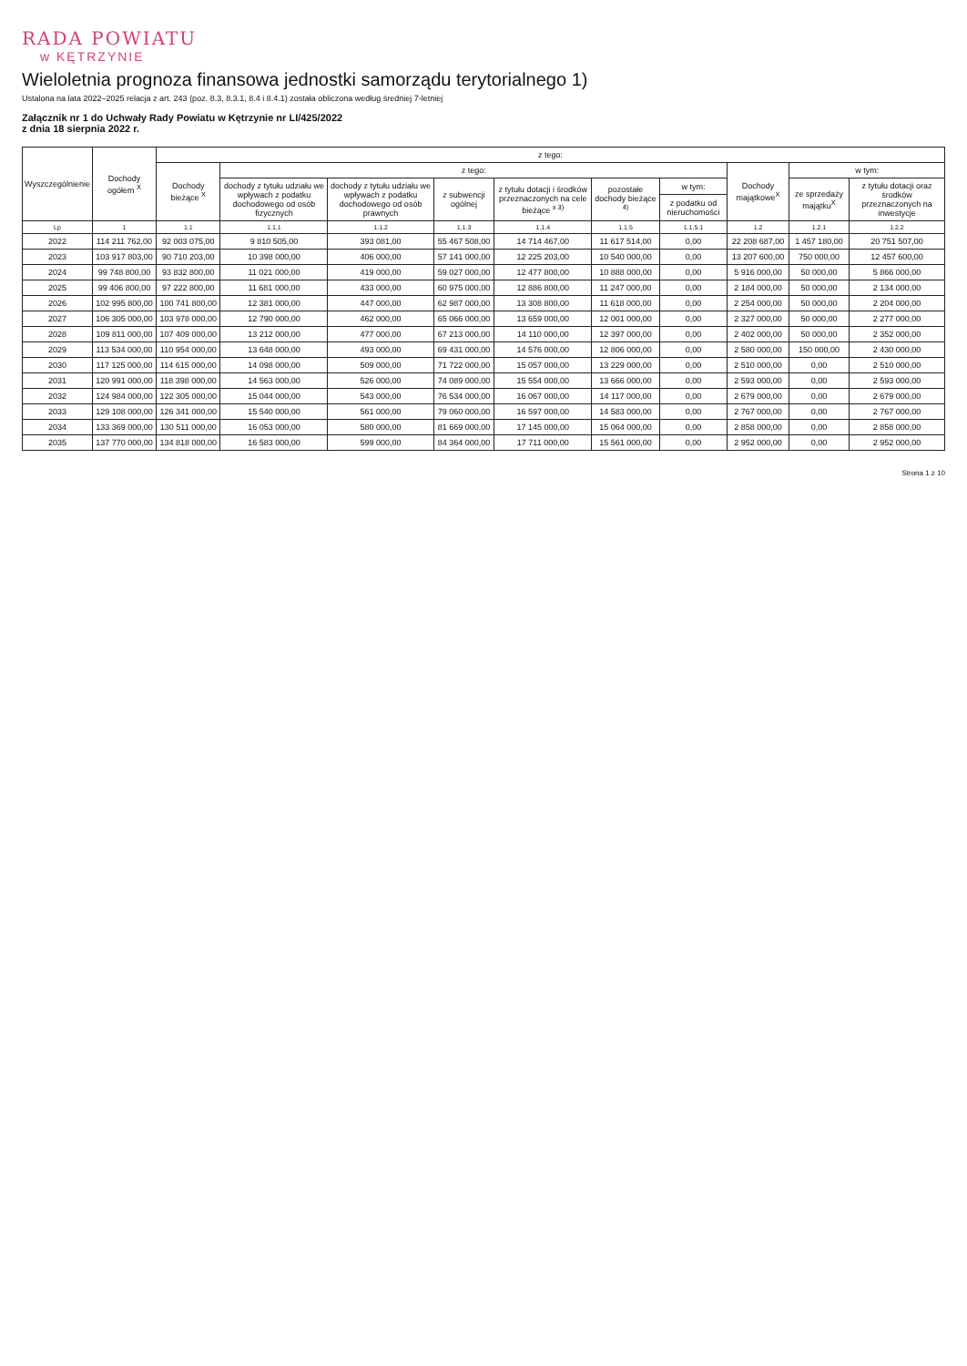RADA POWIATU
w KĘTRZYNIE
Wieloletnia prognoza finansowa jednostki samorządu terytorialnego 1)
Ustalona na lata 2022–2025 relacja z art. 243 (poz. 8.3, 8.3.1, 8.4 i 8.4.1) została obliczona według średniej 7-letniej
Załącznik nr 1 do Uchwały Rady Powiatu w Kętrzynie nr LI/425/2022
z dnia 18 sierpnia 2022 r.
| Wyszczególnienie | Dochody ogółem <sup>X</sup> | z tego: | | | | | | | | | |
| --- | --- | --- | --- | --- | --- | --- | --- | --- | --- | --- | --- |
| | | Dochody bieżące <sup>X</sup> | z tego: | | | | | | Dochody majątkowe<sup>X</sup> | w tym: | |
| | | | dochody z tytułu udziału we wpływach z podatku dochodowego od osób fizycznych | dochody z tytułu udziału we wpływach z podatku dochodowego od osób prawnych | z subwencji ogólnej | z tytułu dotacji i środków przeznaczonych na cele bieżące <sup>x 3)</sup> | pozostałe dochody bieżące <sup>4)</sup> | w tym: | | ze sprzedaży majątku<sup>X</sup> | z tytułu dotacji oraz środków przeznaczonych na inwestycje |
| | | | | | | | | z podatku od nieruchomości | | | |
| Lp | 1 | 1.1 | 1.1.1 | 1.1.2 | 1.1.3 | 1.1.4 | 1.1.5 | 1.1.5.1 | 1.2 | 1.2.1 | 1.2.2 |
| 2022 | 114 211 762,00 | 92 003 075,00 | 9 810 505,00 | 393 081,00 | 55 467 508,00 | 14 714 467,00 | 11 617 514,00 | 0,00 | 22 208 687,00 | 1 457 180,00 | 20 751 507,00 |
| 2023 | 103 917 803,00 | 90 710 203,00 | 10 398 000,00 | 406 000,00 | 57 141 000,00 | 12 225 203,00 | 10 540 000,00 | 0,00 | 13 207 600,00 | 750 000,00 | 12 457 600,00 |
| 2024 | 99 748 800,00 | 93 832 800,00 | 11 021 000,00 | 419 000,00 | 59 027 000,00 | 12 477 800,00 | 10 888 000,00 | 0,00 | 5 916 000,00 | 50 000,00 | 5 866 000,00 |
| 2025 | 99 406 800,00 | 97 222 800,00 | 11 681 000,00 | 433 000,00 | 60 975 000,00 | 12 886 800,00 | 11 247 000,00 | 0,00 | 2 184 000,00 | 50 000,00 | 2 134 000,00 |
| 2026 | 102 995 800,00 | 100 741 800,00 | 12 381 000,00 | 447 000,00 | 62 987 000,00 | 13 308 800,00 | 11 618 000,00 | 0,00 | 2 254 000,00 | 50 000,00 | 2 204 000,00 |
| 2027 | 106 305 000,00 | 103 978 000,00 | 12 790 000,00 | 462 000,00 | 65 066 000,00 | 13 659 000,00 | 12 001 000,00 | 0,00 | 2 327 000,00 | 50 000,00 | 2 277 000,00 |
| 2028 | 109 811 000,00 | 107 409 000,00 | 13 212 000,00 | 477 000,00 | 67 213 000,00 | 14 110 000,00 | 12 397 000,00 | 0,00 | 2 402 000,00 | 50 000,00 | 2 352 000,00 |
| 2029 | 113 534 000,00 | 110 954 000,00 | 13 648 000,00 | 493 000,00 | 69 431 000,00 | 14 576 000,00 | 12 806 000,00 | 0,00 | 2 580 000,00 | 150 000,00 | 2 430 000,00 |
| 2030 | 117 125 000,00 | 114 615 000,00 | 14 098 000,00 | 509 000,00 | 71 722 000,00 | 15 057 000,00 | 13 229 000,00 | 0,00 | 2 510 000,00 | 0,00 | 2 510 000,00 |
| 2031 | 120 991 000,00 | 118 398 000,00 | 14 563 000,00 | 526 000,00 | 74 089 000,00 | 15 554 000,00 | 13 666 000,00 | 0,00 | 2 593 000,00 | 0,00 | 2 593 000,00 |
| 2032 | 124 984 000,00 | 122 305 000,00 | 15 044 000,00 | 543 000,00 | 76 534 000,00 | 16 067 000,00 | 14 117 000,00 | 0,00 | 2 679 000,00 | 0,00 | 2 679 000,00 |
| 2033 | 129 108 000,00 | 126 341 000,00 | 15 540 000,00 | 561 000,00 | 79 060 000,00 | 16 597 000,00 | 14 583 000,00 | 0,00 | 2 767 000,00 | 0,00 | 2 767 000,00 |
| 2034 | 133 369 000,00 | 130 511 000,00 | 16 053 000,00 | 580 000,00 | 81 669 000,00 | 17 145 000,00 | 15 064 000,00 | 0,00 | 2 858 000,00 | 0,00 | 2 858 000,00 |
| 2035 | 137 770 000,00 | 134 818 000,00 | 16 583 000,00 | 599 000,00 | 84 364 000,00 | 17 711 000,00 | 15 561 000,00 | 0,00 | 2 952 000,00 | 0,00 | 2 952 000,00 |
Strona 1 z 10